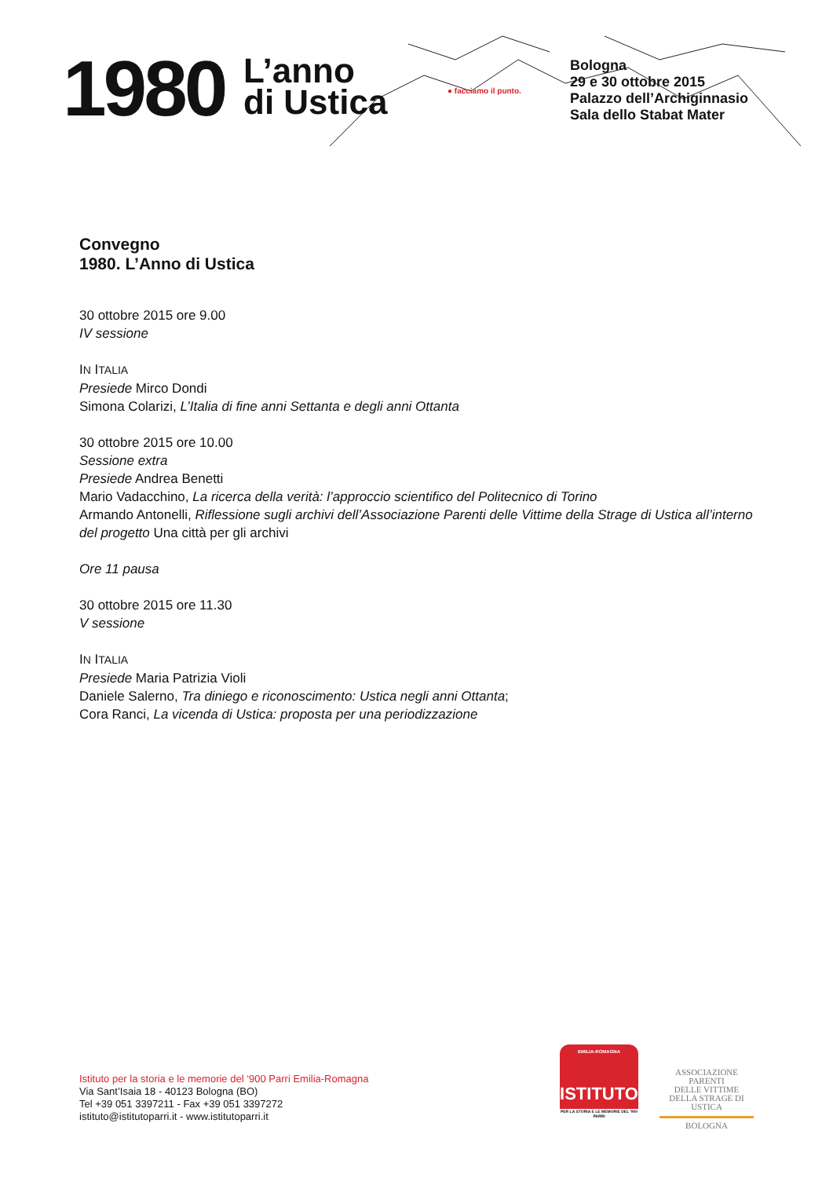1980
L’anno
di Ustica
● facciamo il punto.
Bologna
29 e 30 ottobre 2015
Palazzo dell’Archiginnasio
Sala dello Stabat Mater
Convegno
1980. L’Anno di Ustica
30 ottobre 2015 ore 9.00
IV sessione
IN ITALIA
Presiede Mirco Dondi
Simona Colarizi, L’Italia di fine anni Settanta e degli anni Ottanta
30 ottobre 2015 ore 10.00
Sessione extra
Presiede Andrea Benetti
Mario Vadacchino, La ricerca della verità: l’approccio scientifico del Politecnico di Torino
Armando Antonelli, Riflessione sugli archivi dell’Associazione Parenti delle Vittime della Strage di Ustica all’interno del progetto Una città per gli archivi
Ore 11 pausa
30 ottobre 2015 ore 11.30
V sessione
IN ITALIA
Presiede Maria Patrizia Violi
Daniele Salerno, Tra diniego e riconoscimento: Ustica negli anni Ottanta;
Cora Ranci, La vicenda di Ustica: proposta per una periodizzazione
Istituto per la storia e le memorie del ‘900 Parri Emilia-Romagna
Via Sant’Isaia 18 - 40123 Bologna (BO)
Tel +39 051 3397211 - Fax +39 051 3397272
istituto@istitutoparri.it - www.istitutoparri.it
EMILIA-ROMAGNA
ISTITUTO
PER LA STORIA E LE MEMORIE DEL '900 PARRI
ASSOCIAZIONE PARENTI
DELLE VITTIME
DELLA STRAGE DI USTICA
BOLOGNA